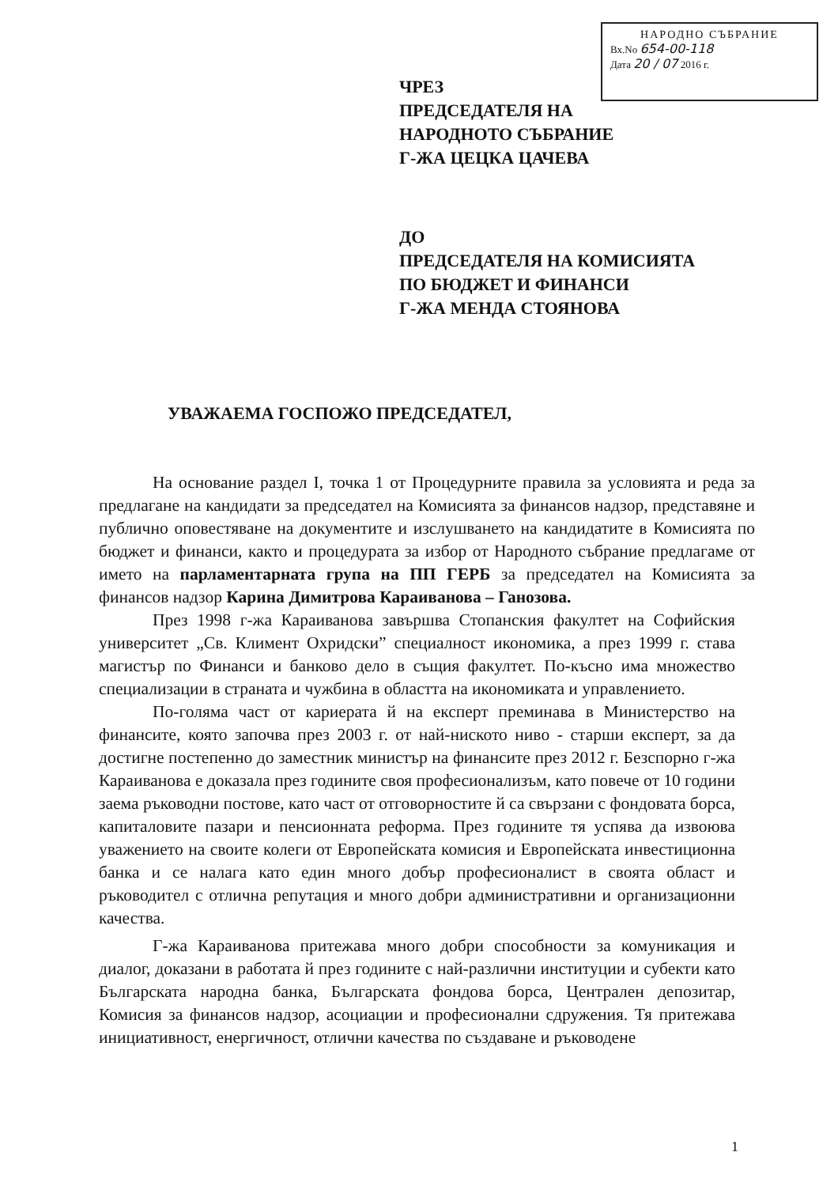НАРОДНО СЪБРАНИЕ
Вх.No 654-00-118
Дата 20 / 07 2016 г.
ЧРЕЗ
ПРЕДСЕДАТЕЛЯ НА
НАРОДНОТО СЪБРАНИЕ
Г-ЖА ЦЕЦКА ЦАЧЕВА
ДО
ПРЕДСЕДАТЕЛЯ НА КОМИСИЯТА
ПО БЮДЖЕТ И ФИНАНСИ
Г-ЖА МЕНДА СТОЯНОВА
УВАЖАЕМА ГОСПОЖО ПРЕДСЕДАТЕЛ,
На основание раздел I, точка 1 от Процедурните правила за условията и реда за предлагане на кандидати за председател на Комисията за финансов надзор, представяне и публично оповестяване на документите и изслушването на кандидатите в Комисията по бюджет и финанси, както и процедурата за избор от Народното събрание предлагаме от името на парламентарната група на ПП ГЕРБ за председател на Комисията за финансов надзор Карина Димитрова Караиванова – Ганозова.
През 1998 г-жа Караиванова завършва Стопанския факултет на Софийския университет „Св. Климент Охридски” специалност икономика, а през 1999 г. става магистър по Финанси и банково дело в същия факултет. По-късно има множество специализации в страната и чужбина в областта на икономиката и управлението.
По-голяма част от кариерата й на експерт преминава в Министерство на финансите, която започва през 2003 г. от най-ниското ниво - старши експерт, за да достигне постепенно до заместник министър на финансите през 2012 г. Безспорно г-жа Караиванова е доказала през годините своя професионализъм, като повече от 10 години заема ръководни постове, като част от отговорностите й са свързани с фондовата борса, капиталовите пазари и пенсионната реформа. През годините тя успява да извоюва уважението на своите колеги от Европейската комисия и Европейската инвестиционна банка и се налага като един много добър професионалист в своята област и ръководител с отлична репутация и много добри административни и организационни качества.
Г-жа Караиванова притежава много добри способности за комуникация и диалог, доказани в работата й през годините с най-различни институции и субекти като Българската народна банка, Българската фондова борса, Централен депозитар, Комисия за финансов надзор, асоциации и професионални сдружения. Тя притежава инициативност, енергичност, отлични качества по създаване и ръководене
1